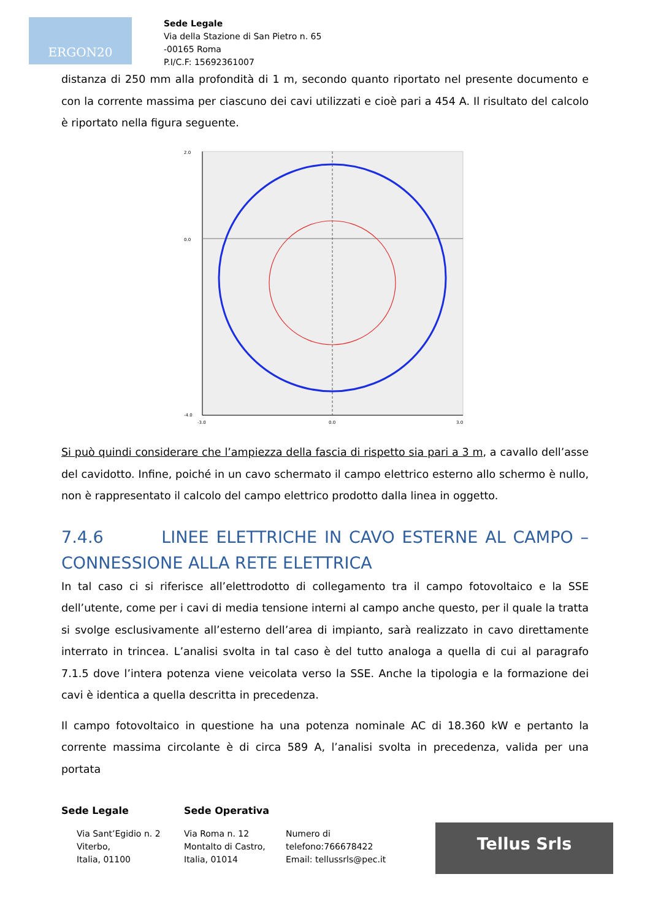ERGON20
Sede Legale
Via della Stazione di San Pietro n. 65
-00165 Roma
P.I/C.F: 15692361007
distanza di 250 mm alla profondità di 1 m, secondo quanto riportato nel presente documento e con la corrente massima per ciascuno dei cavi utilizzati e cioè pari a 454 A. Il risultato del calcolo è riportato nella figura seguente.
2.0
0.0
-4.0
0.0
-3.0
3.0
Si può quindi considerare che l’ampiezza della fascia di rispetto sia pari a 3 m, a cavallo dell’asse del cavidotto. Infine, poiché in un cavo schermato il campo elettrico esterno allo schermo è nullo, non è rappresentato il calcolo del campo elettrico prodotto dalla linea in oggetto.
7.4.6 LINEE ELETTRICHE IN CAVO ESTERNE AL CAMPO – CONNESSIONE ALLA RETE ELETTRICA
In tal caso ci si riferisce all’elettrodotto di collegamento tra il campo fotovoltaico e la SSE dell’utente, come per i cavi di media tensione interni al campo anche questo, per il quale la tratta si svolge esclusivamente all’esterno dell’area di impianto, sarà realizzato in cavo direttamente interrato in trincea. L’analisi svolta in tal caso è del tutto analoga a quella di cui al paragrafo 7.1.5 dove l’intera potenza viene veicolata verso la SSE. Anche la tipologia e la formazione dei cavi è identica a quella descritta in precedenza.
Il campo fotovoltaico in questione ha una potenza nominale AC di 18.360 kW e pertanto la corrente massima circolante è di circa 589 A, l’analisi svolta in precedenza, valida per una portata
Sede Legale Sede Operativa
Via Sant’Egidio n. 2
Viterbo,
Italia, 01100
Via Roma n. 12
Montalto di Castro,
Italia, 01014
Numero di
telefono:766678422
Email: tellussrls@pec.it
Tellus Srls